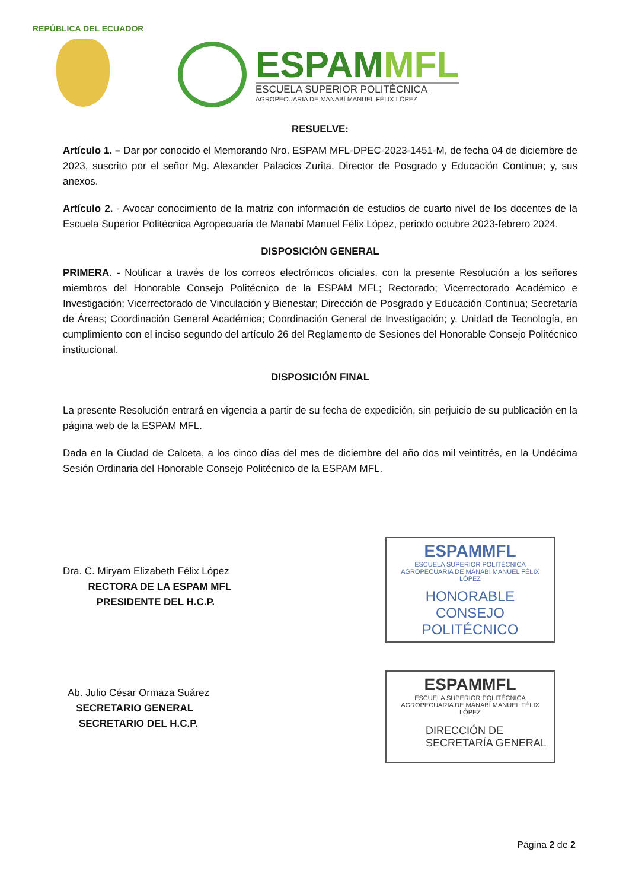REPÚBLICA DEL ECUADOR
ESPAMMFL
ESCUELA SUPERIOR POLITÉCNICA
AGROPECUARIA DE MANABÍ MANUEL FÉLIX LÓPEZ
RESUELVE:
Artículo 1. – Dar por conocido el Memorando Nro. ESPAM MFL-DPEC-2023-1451-M, de fecha 04 de diciembre de 2023, suscrito por el señor Mg. Alexander Palacios Zurita, Director de Posgrado y Educación Continua; y, sus anexos.
Artículo 2. - Avocar conocimiento de la matriz con información de estudios de cuarto nivel de los docentes de la Escuela Superior Politécnica Agropecuaria de Manabí Manuel Félix López, periodo octubre 2023-febrero 2024.
DISPOSICIÓN GENERAL
PRIMERA. - Notificar a través de los correos electrónicos oficiales, con la presente Resolución a los señores miembros del Honorable Consejo Politécnico de la ESPAM MFL; Rectorado; Vicerrectorado Académico e Investigación; Vicerrectorado de Vinculación y Bienestar; Dirección de Posgrado y Educación Continua; Secretaría de Áreas; Coordinación General Académica; Coordinación General de Investigación; y, Unidad de Tecnología, en cumplimiento con el inciso segundo del artículo 26 del Reglamento de Sesiones del Honorable Consejo Politécnico institucional.
DISPOSICIÓN FINAL
La presente Resolución entrará en vigencia a partir de su fecha de expedición, sin perjuicio de su publicación en la página web de la ESPAM MFL.
Dada en la Ciudad de Calceta, a los cinco días del mes de diciembre del año dos mil veintitrés, en la Undécima Sesión Ordinaria del Honorable Consejo Politécnico de la ESPAM MFL.
Dra. C. Miryam Elizabeth Félix López
RECTORA DE LA ESPAM MFL
PRESIDENTE DEL H.C.P.
Ab. Julio César Ormaza Suárez
SECRETARIO GENERAL
SECRETARIO DEL H.C.P.
ESPAMMFL
ESCUELA SUPERIOR POLITÉCNICA
AGROPECUARIA DE MANABÍ MANUEL FÉLIX LÓPEZ
HONORABLE CONSEJO
POLITÉCNICO
ESPAMMFL
ESCUELA SUPERIOR POLITÉCNICA
AGROPECUARIA DE MANABÍ MANUEL FÉLIX LÓPEZ
DIRECCIÓN DE
SECRETARÍA GENERAL
Página 2 de 2